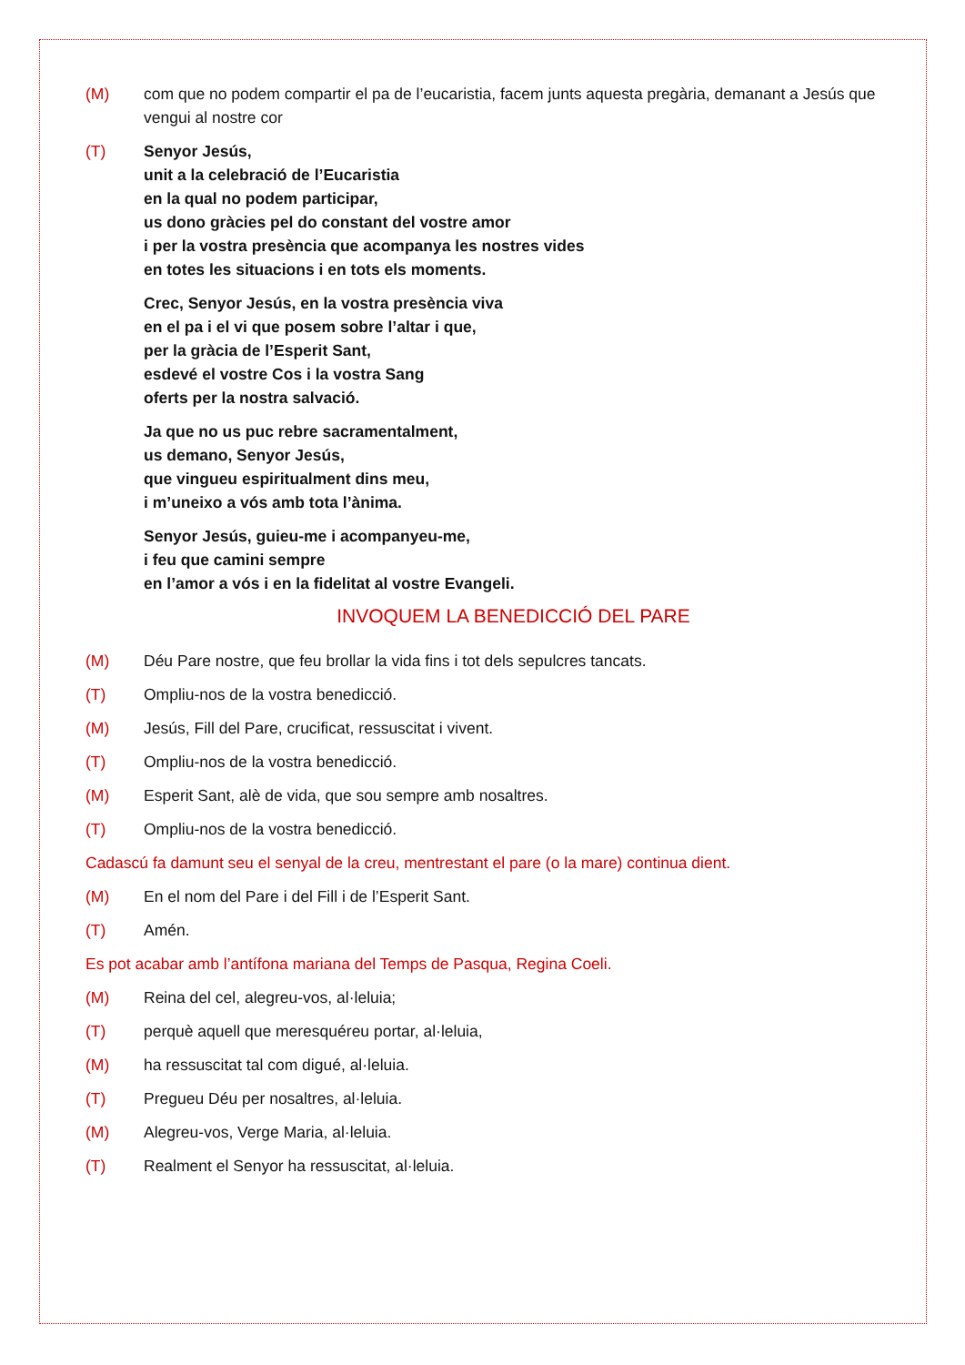(M) com que no podem compartir el pa de l’eucaristia, facem junts aquesta pregària, demanant a Jesús que vengui al nostre cor
(T) Senyor Jesús,
unit a la celebració de l’Eucaristia
en la qual no podem participar,
us dono gràcies pel do constant del vostre amor
i per la vostra presència que acompanya les nostres vides
en totes les situacions i en tots els moments.
Crec, Senyor Jesús, en la vostra presència viva
en el pa i el vi que posem sobre l’altar i que,
per la gràcia de l’Esperit Sant,
esdevé el vostre Cos i la vostra Sang
oferts per la nostra salvació.
Ja que no us puc rebre sacramentalment,
us demano, Senyor Jesús,
que vingueu espiritualment dins meu,
i m’uneixo a vós amb tota l’ànima.
Senyor Jesús, guieu-me i acompanyeu-me,
i feu que camini sempre
en l’amor a vós i en la fidelitat al vostre Evangeli.
INVOQUEM LA BENEDICCIÓ DEL PARE
(M) Déu Pare nostre, que feu brollar la vida fins i tot dels sepulcres tancats.
(T) Ompliu-nos de la vostra benedicció.
(M) Jesús, Fill del Pare, crucificat, ressuscitat i vivent.
(T) Ompliu-nos de la vostra benedicció.
(M) Esperit Sant, alè de vida, que sou sempre amb nosaltres.
(T) Ompliu-nos de la vostra benedicció.
Cadascú fa damunt seu el senyal de la creu, mentrestant el pare (o la mare) continua dient.
(M) En el nom del Pare i del Fill i de l’Esperit Sant.
(T) Amén.
Es pot acabar amb l’antífona mariana del Temps de Pasqua, Regina Coeli.
(M) Reina del cel, alegreu-vos, al·leluia;
(T) perquè aquell que meresquéreu portar, al·leluia,
(M) ha ressuscitat tal com digué, al·leluia.
(T) Pregueu Déu per nosaltres, al·leluia.
(M) Alegreu-vos, Verge Maria, al·leluia.
(T) Realment el Senyor ha ressuscitat, al·leluia.